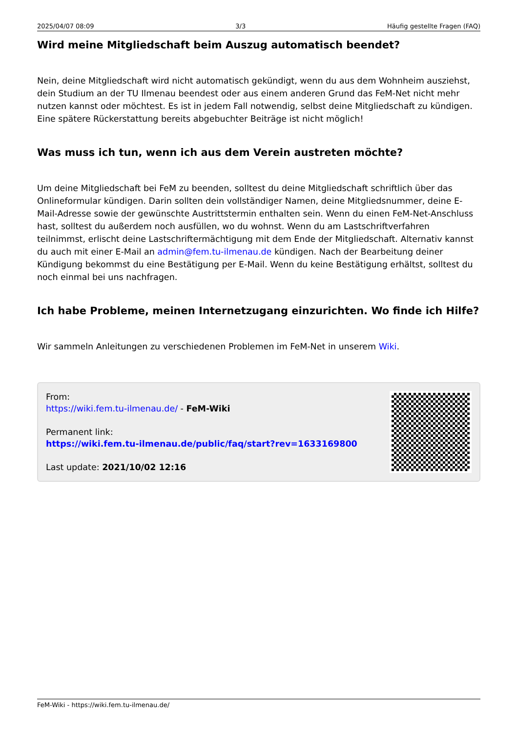2025/04/07 08:09 3/3 Häufig gestellte Fragen (FAQ)
Wird meine Mitgliedschaft beim Auszug automatisch beendet?
Nein, deine Mitgliedschaft wird nicht automatisch gekündigt, wenn du aus dem Wohnheim ausziehst, dein Studium an der TU Ilmenau beendest oder aus einem anderen Grund das FeM-Net nicht mehr nutzen kannst oder möchtest. Es ist in jedem Fall notwendig, selbst deine Mitgliedschaft zu kündigen. Eine spätere Rückerstattung bereits abgebuchter Beiträge ist nicht möglich!
Was muss ich tun, wenn ich aus dem Verein austreten möchte?
Um deine Mitgliedschaft bei FeM zu beenden, solltest du deine Mitgliedschaft schriftlich über das Onlineformular kündigen. Darin sollten dein vollständiger Namen, deine Mitgliedsnummer, deine E-Mail-Adresse sowie der gewünschte Austrittstermin enthalten sein. Wenn du einen FeM-Net-Anschluss hast, solltest du außerdem noch ausfüllen, wo du wohnst. Wenn du am Lastschriftverfahren teilnimmst, erlischt deine Lastschriftermächtigung mit dem Ende der Mitgliedschaft. Alternativ kannst du auch mit einer E-Mail an admin@fem.tu-ilmenau.de kündigen. Nach der Bearbeitung deiner Kündigung bekommst du eine Bestätigung per E-Mail. Wenn du keine Bestätigung erhältst, solltest du noch einmal bei uns nachfragen.
Ich habe Probleme, meinen Internetzugang einzurichten. Wo finde ich Hilfe?
Wir sammeln Anleitungen zu verschiedenen Problemen im FeM-Net in unserem Wiki.
From:
https://wiki.fem.tu-ilmenau.de/ - FeM-Wiki
Permanent link:
https://wiki.fem.tu-ilmenau.de/public/faq/start?rev=1633169800
Last update: 2021/10/02 12:16
FeM-Wiki - https://wiki.fem.tu-ilmenau.de/